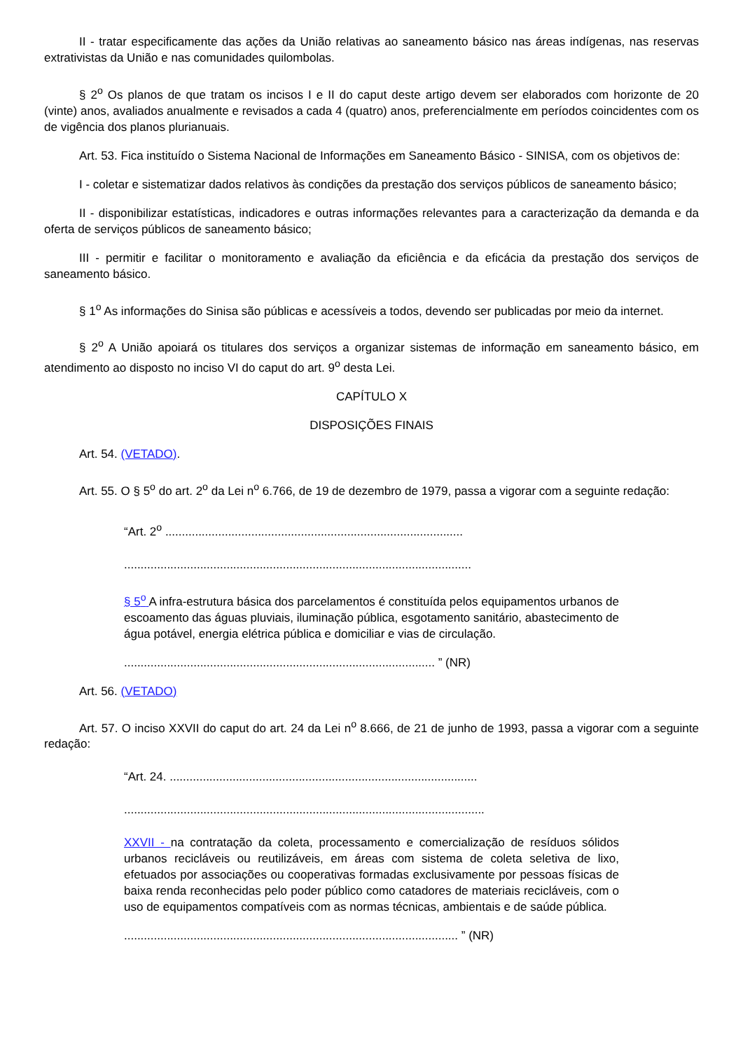II - tratar especificamente das ações da União relativas ao saneamento básico nas áreas indígenas, nas reservas extrativistas da União e nas comunidades quilombolas.
§ 2<sup>o</sup> Os planos de que tratam os incisos I e II do caput deste artigo devem ser elaborados com horizonte de 20 (vinte) anos, avaliados anualmente e revisados a cada 4 (quatro) anos, preferencialmente em períodos coincidentes com os de vigência dos planos plurianuais.
Art. 53. Fica instituído o Sistema Nacional de Informações em Saneamento Básico - SINISA, com os objetivos de:
I - coletar e sistematizar dados relativos às condições da prestação dos serviços públicos de saneamento básico;
II - disponibilizar estatísticas, indicadores e outras informações relevantes para a caracterização da demanda e da oferta de serviços públicos de saneamento básico;
III - permitir e facilitar o monitoramento e avaliação da eficiência e da eficácia da prestação dos serviços de saneamento básico.
§ 1<sup>o</sup> As informações do Sinisa são públicas e acessíveis a todos, devendo ser publicadas por meio da internet.
§ 2<sup>o</sup> A União apoiará os titulares dos serviços a organizar sistemas de informação em saneamento básico, em atendimento ao disposto no inciso VI do caput do art. 9<sup>o</sup> desta Lei.
CAPÍTULO X
DISPOSIÇÕES FINAIS
Art. 54. (VETADO).
Art. 55. O § 5<sup>o</sup> do art. 2<sup>o</sup> da Lei n<sup>o</sup> 6.766, de 19 de dezembro de 1979, passa a vigorar com a seguinte redação:
“Art. 2<sup>o</sup> ..........................................................................................
.........................................................................................................
§ 5<sup>o</sup> A infra-estrutura básica dos parcelamentos é constituída pelos equipamentos urbanos de escoamento das águas pluviais, iluminação pública, esgotamento sanitário, abastecimento de água potável, energia elétrica pública e domiciliar e vias de circulação.
.............................................................................................. ” (NR)
Art. 56. (VETADO)
Art. 57. O inciso XXVII do caput do art. 24 da Lei n<sup>o</sup> 8.666, de 21 de junho de 1993, passa a vigorar com a seguinte redação:
“Art. 24. .............................................................................................
.............................................................................................................
XXVII - na contratação da coleta, processamento e comercialização de resíduos sólidos urbanos recicláveis ou reutilizáveis, em áreas com sistema de coleta seletiva de lixo, efetuados por associações ou cooperativas formadas exclusivamente por pessoas físicas de baixa renda reconhecidas pelo poder público como catadores de materiais recicláveis, com o uso de equipamentos compatíveis com as normas técnicas, ambientais e de saúde pública.
..................................................................................................... ” (NR)